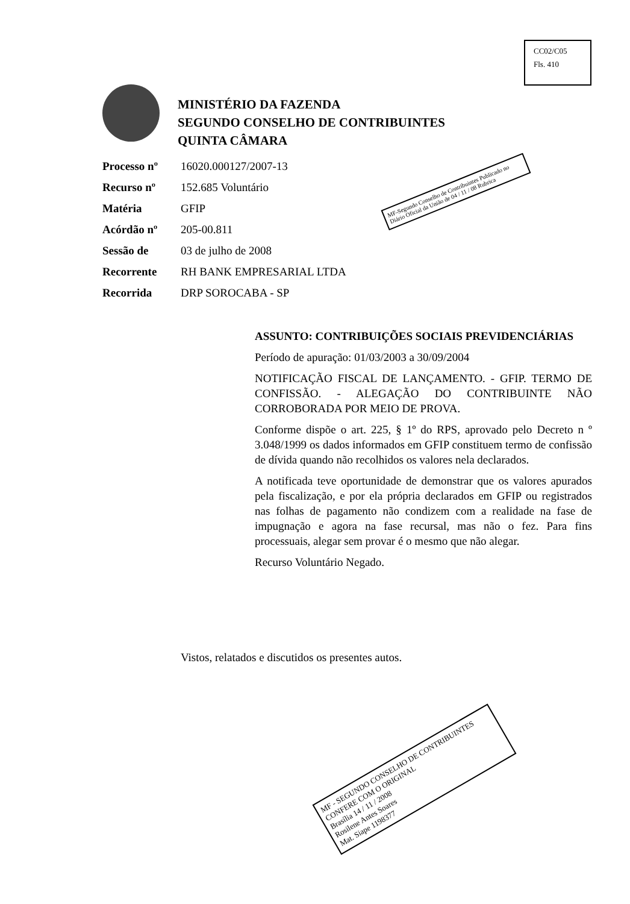CC02/C05
Fls. 410
MINISTÉRIO DA FAZENDA
SEGUNDO CONSELHO DE CONTRIBUINTES
QUINTA CÂMARA
| Processo nº | 16020.000127/2007-13 |
| Recurso nº | 152.685 Voluntário |
| Matéria | GFIP |
| Acórdão nº | 205-00.811 |
| Sessão de | 03 de julho de 2008 |
| Recorrente | RH BANK EMPRESARIAL LTDA |
| Recorrida | DRP SOROCABA - SP |
MF-Segundo Conselho de Contribuintes Publicado no Diário Oficial da União de 04 / 11 / 08 Rubrica
ASSUNTO: CONTRIBUIÇÕES SOCIAIS PREVIDENCIÁRIAS
Período de apuração: 01/03/2003 a 30/09/2004
NOTIFICAÇÃO FISCAL DE LANÇAMENTO. - GFIP. TERMO DE CONFISSÃO. - ALEGAÇÃO DO CONTRIBUINTE NÃO CORROBORADA POR MEIO DE PROVA.
Conforme dispõe o art. 225, § 1º do RPS, aprovado pelo Decreto n º 3.048/1999 os dados informados em GFIP constituem termo de confissão de dívida quando não recolhidos os valores nela declarados.
A notificada teve oportunidade de demonstrar que os valores apurados pela fiscalização, e por ela própria declarados em GFIP ou registrados nas folhas de pagamento não condizem com a realidade na fase de impugnação e agora na fase recursal, mas não o fez. Para fins processuais, alegar sem provar é o mesmo que não alegar.
Recurso Voluntário Negado.
Vistos, relatados e discutidos os presentes autos.
MF - SEGUNDO CONSELHO DE CONTRIBUINTES
CONFERE COM O ORIGINAL
Brasília 14 / 11 / 2008
Rosilene Antes Soares
Mat. Siape 1198377